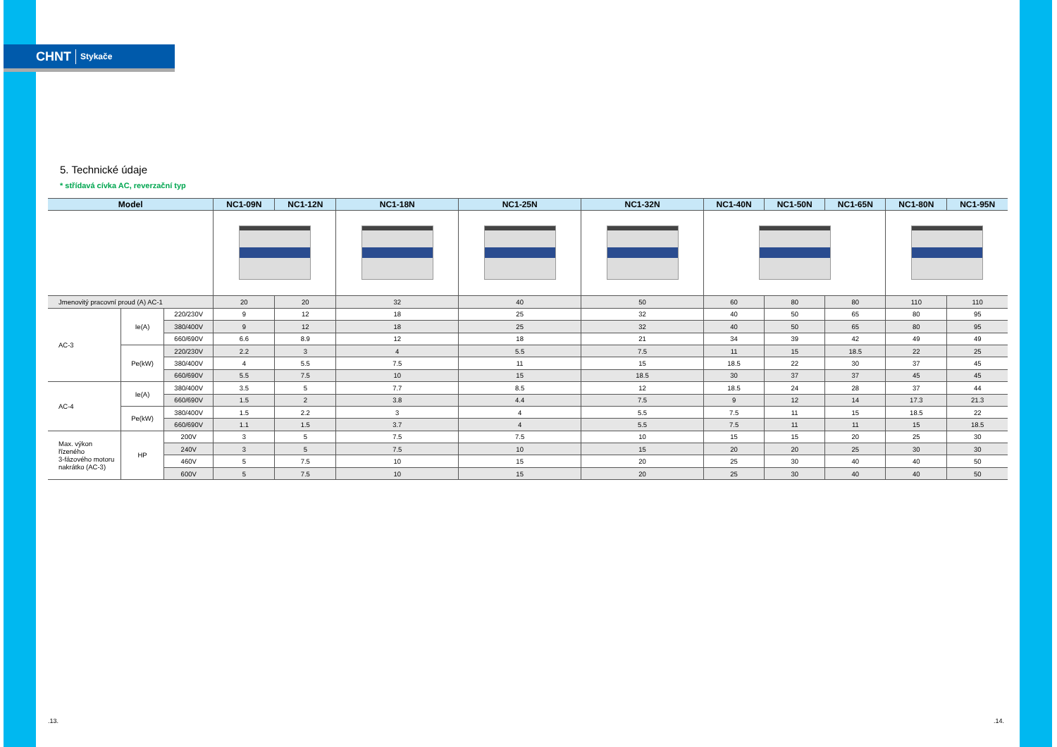CHNT Stykače
5. Technické údaje
* střídavá cívka AC, reverzační typ
| Model | | | NC1-09N | NC1-12N | NC1-18N | NC1-25N | NC1-32N | NC1-40N | NC1-50N | NC1-65N | NC1-80N | NC1-95N |
| --- | --- | --- | --- | --- | --- | --- | --- | --- | --- | --- | --- | --- |
| Jmenovitý pracovní proud (A) AC-1 | | | 20 | 20 | 32 | 40 | 50 | 60 | 80 | 80 | 110 | 110 |
| AC-3 | Ie(A) | 220/230V | 9 | 12 | 18 | 25 | 32 | 40 | 50 | 65 | 80 | 95 |
| | | 380/400V | 9 | 12 | 18 | 25 | 32 | 40 | 50 | 65 | 80 | 95 |
| | | 660/690V | 6.6 | 8.9 | 12 | 18 | 21 | 34 | 39 | 42 | 49 | 49 |
| | Pe(kW) | 220/230V | 2.2 | 3 | 4 | 5.5 | 7.5 | 11 | 15 | 18.5 | 22 | 25 |
| | | 380/400V | 4 | 5.5 | 7.5 | 11 | 15 | 18.5 | 22 | 30 | 37 | 45 |
| | | 660/690V | 5.5 | 7.5 | 10 | 15 | 18.5 | 30 | 37 | 37 | 45 | 45 |
| AC-4 | Ie(A) | 380/400V | 3.5 | 5 | 7.7 | 8.5 | 12 | 18.5 | 24 | 28 | 37 | 44 |
| | | 660/690V | 1.5 | 2 | 3.8 | 4.4 | 7.5 | 9 | 12 | 14 | 17.3 | 21.3 |
| | Pe(kW) | 380/400V | 1.5 | 2.2 | 3 | 4 | 5.5 | 7.5 | 11 | 15 | 18.5 | 22 |
| | | 660/690V | 1.1 | 1.5 | 3.7 | 4 | 5.5 | 7.5 | 11 | 11 | 15 | 18.5 |
| Max. výkon řízeného 3-fázového motoru nakrátko (AC-3) | HP | 200V | 3 | 5 | 7.5 | 7.5 | 10 | 15 | 15 | 20 | 25 | 30 |
| | | 240V | 3 | 5 | 7.5 | 10 | 15 | 20 | 20 | 25 | 30 | 30 |
| | | 460V | 5 | 7.5 | 10 | 15 | 20 | 25 | 30 | 40 | 40 | 50 |
| | | 600V | 5 | 7.5 | 10 | 15 | 20 | 25 | 30 | 40 | 40 | 50 |
.13. .14.